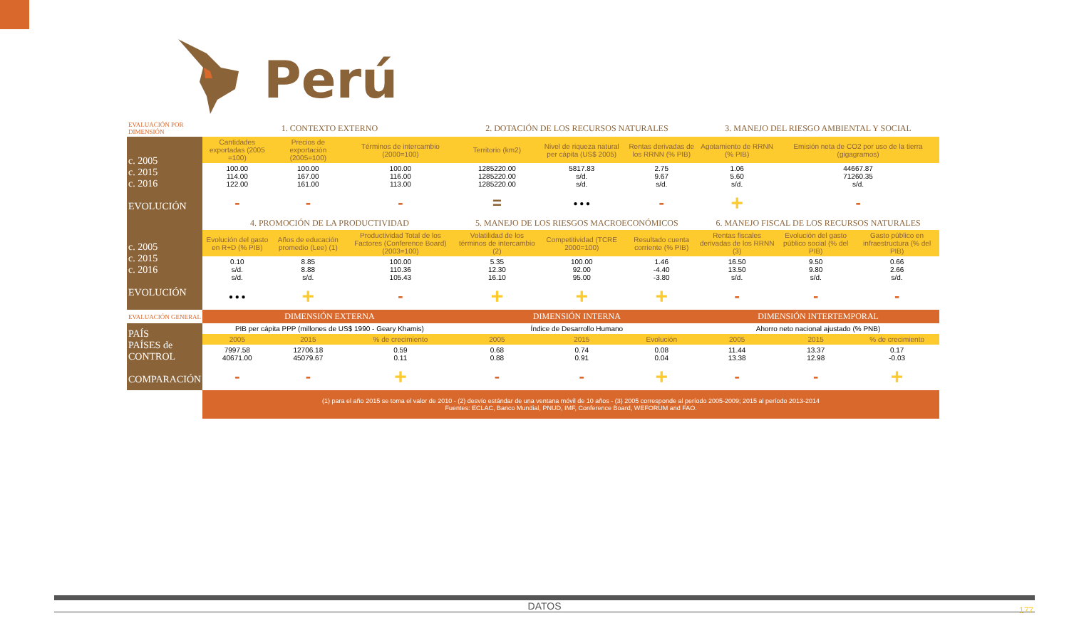Perú
| EVALUACIÓN POR DIMENSIÓN | 1. CONTEXTO EXTERNO | | | 2. DOTACIÓN DE LOS RECURSOS NATURALES | | | 3. MANEJO DEL RIESGO AMBIENTAL Y SOCIAL | | |
| c. 2005 c. 2015 c. 2016 EVOLUCIÓN | Cantidades exportadas (2005 =100) | Precios de exportación (2005=100) | Términos de intercambio (2000=100) | Territorio (km2) | Nivel de riqueza natural per cápita (US$ 2005) | Rentas derivadas de los RRNN (% PIB) | Agotamiento de RRNN (% PIB) | Emisión neta de CO2 por uso de la tierra (gigagramos) | |
| | 100.00 114.00 122.00 | 100.00 167.00 161.00 | 100.00 116.00 113.00 | 1285220.00 1285220.00 1285220.00 | 5817.83 s/d. s/d. | 2.75 9.67 s/d. | 1.06 5.60 s/d. | 44667.87 71260.35 s/d. | |
| | - | - | - | = | ● ● ● | - | + | - | |
| | 4. PROMOCIÓN DE LA PRODUCTIVIDAD | | | 5. MANEJO DE LOS RIESGOS MACROECONÓMICOS | | | 6. MANEJO FISCAL DE LOS RECURSOS NATURALES | | |
| c. 2005 c. 2015 c. 2016 EVOLUCIÓN | Evolución del gasto en R+D (% PIB) | Años de educación promedio (Lee) (1) | Productividad Total de los Factores (Conference Board) (2003=100) | Volatilidad de los términos de intercambio (2) | Competitividad (TCRE 2000=100) | Resultado cuenta corriente (% PIB) | Rentas fiscales derivadas de los RRNN (3) | Evolución del gasto público social (% del PIB) | Gasto público en infraestructura (% del PIB) |
| | 0.10 s/d. s/d. | 8.85 8.88 s/d. | 100.00 110.36 105.43 | 5.35 12.30 16.10 | 100.00 92.00 95.00 | 1.46 -4.40 -3.80 | 16.50 13.50 s/d. | 9.50 9.80 s/d. | 0.66 2.66 s/d. |
| | ● ● ● | + | - | + | + | + | - | - | - |
| EVALUACIÓN GENERAL | DIMENSIÓN EXTERNA | | | DIMENSIÓN INTERNA | | | DIMENSIÓN INTERTEMPORAL | | |
| PAÍS PAÍSES de CONTROL COMPARACIÓN | PIB per cápita PPP (millones de US$ 1990 - Geary Khamis) | | | Índice de Desarrollo Humano | | | Ahorro neto nacional ajustado (% PNB) | | |
| | 2005 | 2015 | % de crecimiento | 2005 | 2015 | Evolución | 2005 | 2015 | % de crecimiento |
| | 7997.58 40671.00 | 12706.18 45079.67 | 0.59 0.11 | 0.68 0.88 | 0.74 0.91 | 0.08 0.04 | 11.44 13.38 | 13.37 12.98 | 0.17 -0.03 |
| | - | - | + | - | - | + | - | - | + |
| | (1) para el año 2015 se toma el valor de 2010 - (2) desvío estándar de una ventana móvil de 10 años - (3) 2005 corresponde al período 2005-2009; 2015 al período 2013-2014 Fuentes: ECLAC, Banco Mundial, PNUD, IMF, Conference Board, WEFORUM and FAO. | | | | | | | | |
DATOS
177